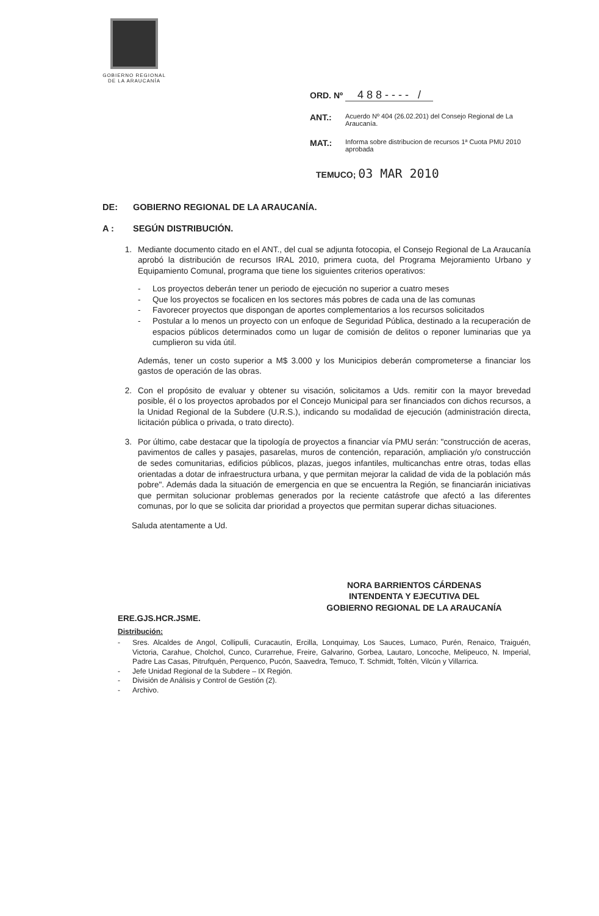GOBIERNO REGIONAL
DE LA ARAUCANÍA
ORD. Nº 4 8 8 - - - - /
ANT.: Acuerdo Nº 404 (26.02.201) del Consejo Regional de La Araucanía.
MAT.: Informa sobre distribucion de recursos 1ª Cuota PMU 2010 aprobada
TEMUCO; 03 MAR 2010
DE: GOBIERNO REGIONAL DE LA ARAUCANÍA.
A : SEGÚN DISTRIBUCIÓN.
1. Mediante documento citado en el ANT., del cual se adjunta fotocopia, el Consejo Regional de La Araucanía aprobó la distribución de recursos IRAL 2010, primera cuota, del Programa Mejoramiento Urbano y Equipamiento Comunal, programa que tiene los siguientes criterios operativos:
- Los proyectos deberán tener un periodo de ejecución no superior a cuatro meses
- Que los proyectos se focalicen en los sectores más pobres de cada una de las comunas
- Favorecer proyectos que dispongan de aportes complementarios a los recursos solicitados
- Postular a lo menos un proyecto con un enfoque de Seguridad Pública, destinado a la recuperación de espacios públicos determinados como un lugar de comisión de delitos o reponer luminarias que ya cumplieron su vida útil.
Además, tener un costo superior a M$ 3.000 y los Municipios deberán comprometerse a financiar los gastos de operación de las obras.
2. Con el propósito de evaluar y obtener su visación, solicitamos a Uds. remitir con la mayor brevedad posible, él o los proyectos aprobados por el Concejo Municipal para ser financiados con dichos recursos, a la Unidad Regional de la Subdere (U.R.S.), indicando su modalidad de ejecución (administración directa, licitación pública o privada, o trato directo).
3. Por último, cabe destacar que la tipología de proyectos a financiar vía PMU serán: "construcción de aceras, pavimentos de calles y pasajes, pasarelas, muros de contención, reparación, ampliación y/o construcción de sedes comunitarias, edificios públicos, plazas, juegos infantiles, multicanchas entre otras, todas ellas orientadas a dotar de infraestructura urbana, y que permitan mejorar la calidad de vida de la población más pobre". Además dada la situación de emergencia en que se encuentra la Región, se financiarán iniciativas que permitan solucionar problemas generados por la reciente catástrofe que afectó a las diferentes comunas, por lo que se solicita dar prioridad a proyectos que permitan superar dichas situaciones.
Saluda atentamente a Ud.
NORA BARRIENTOS CÁRDENAS
INTENDENTA Y EJECUTIVA DEL
GOBIERNO REGIONAL DE LA ARAUCANÍA
ERE.GJS.HCR.JSME.
Distribución:
- Sres. Alcaldes de Angol, Collipulli, Curacautín, Ercilla, Lonquimay, Los Sauces, Lumaco, Purén, Renaico, Traiguén, Victoria, Carahue, Cholchol, Cunco, Curarrehue, Freire, Galvarino, Gorbea, Lautaro, Loncoche, Melipeuco, N. Imperial, Padre Las Casas, Pitrufquén, Perquenco, Pucón, Saavedra, Temuco, T. Schmidt, Toltén, Vilcún y Villarrica.
- Jefe Unidad Regional de la Subdere – IX Región.
- División de Análisis y Control de Gestión (2).
- Archivo.